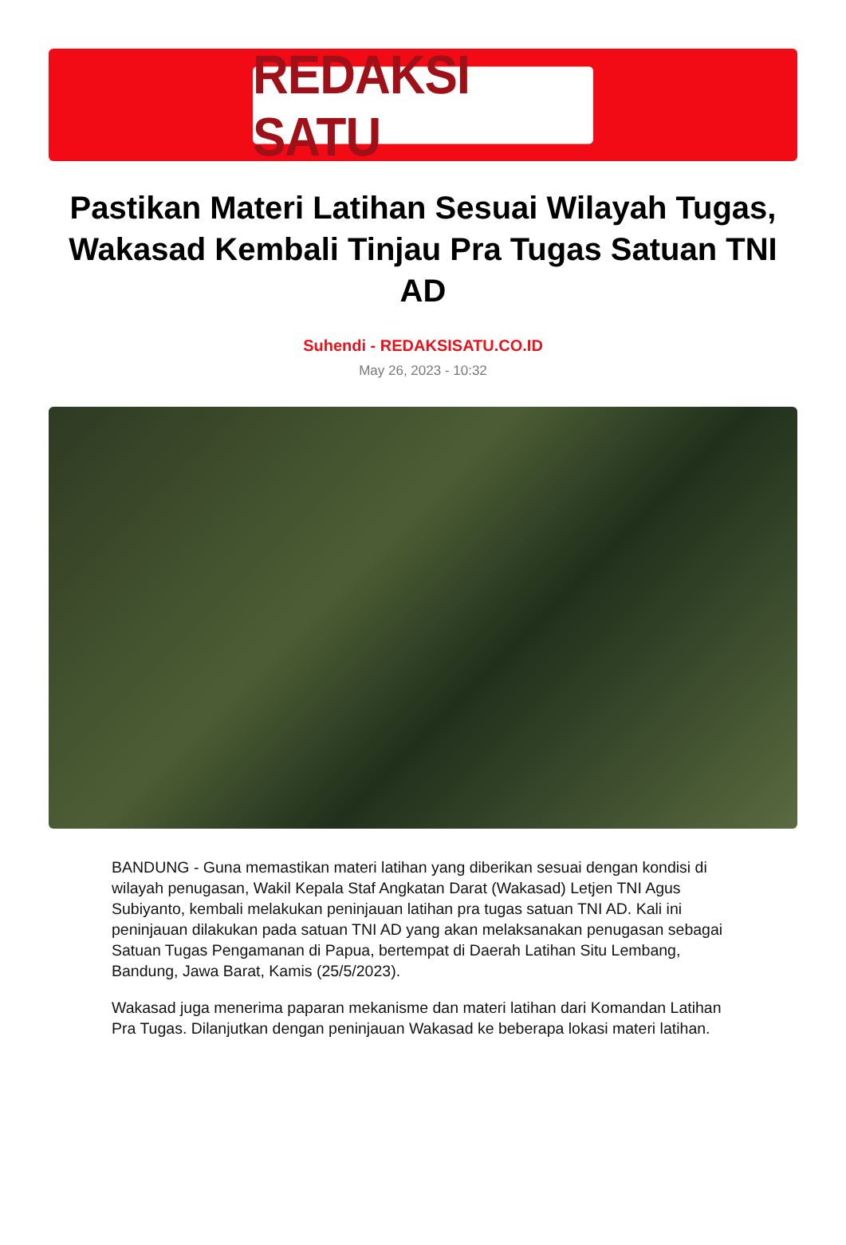REDAKSI SATU
Pastikan Materi Latihan Sesuai Wilayah Tugas, Wakasad Kembali Tinjau Pra Tugas Satuan TNI AD
Suhendi - REDAKSISATU.CO.ID
May 26, 2023 - 10:32
BANDUNG - Guna memastikan materi latihan yang diberikan sesuai dengan kondisi di wilayah penugasan, Wakil Kepala Staf Angkatan Darat (Wakasad) Letjen TNI Agus Subiyanto, kembali melakukan peninjauan latihan pra tugas satuan TNI AD. Kali ini peninjauan dilakukan pada satuan TNI AD yang akan melaksanakan penugasan sebagai Satuan Tugas Pengamanan di Papua, bertempat di Daerah Latihan Situ Lembang, Bandung, Jawa Barat, Kamis (25/5/2023).
Wakasad juga menerima paparan mekanisme dan materi latihan dari Komandan Latihan Pra Tugas. Dilanjutkan dengan peninjauan Wakasad ke beberapa lokasi materi latihan.